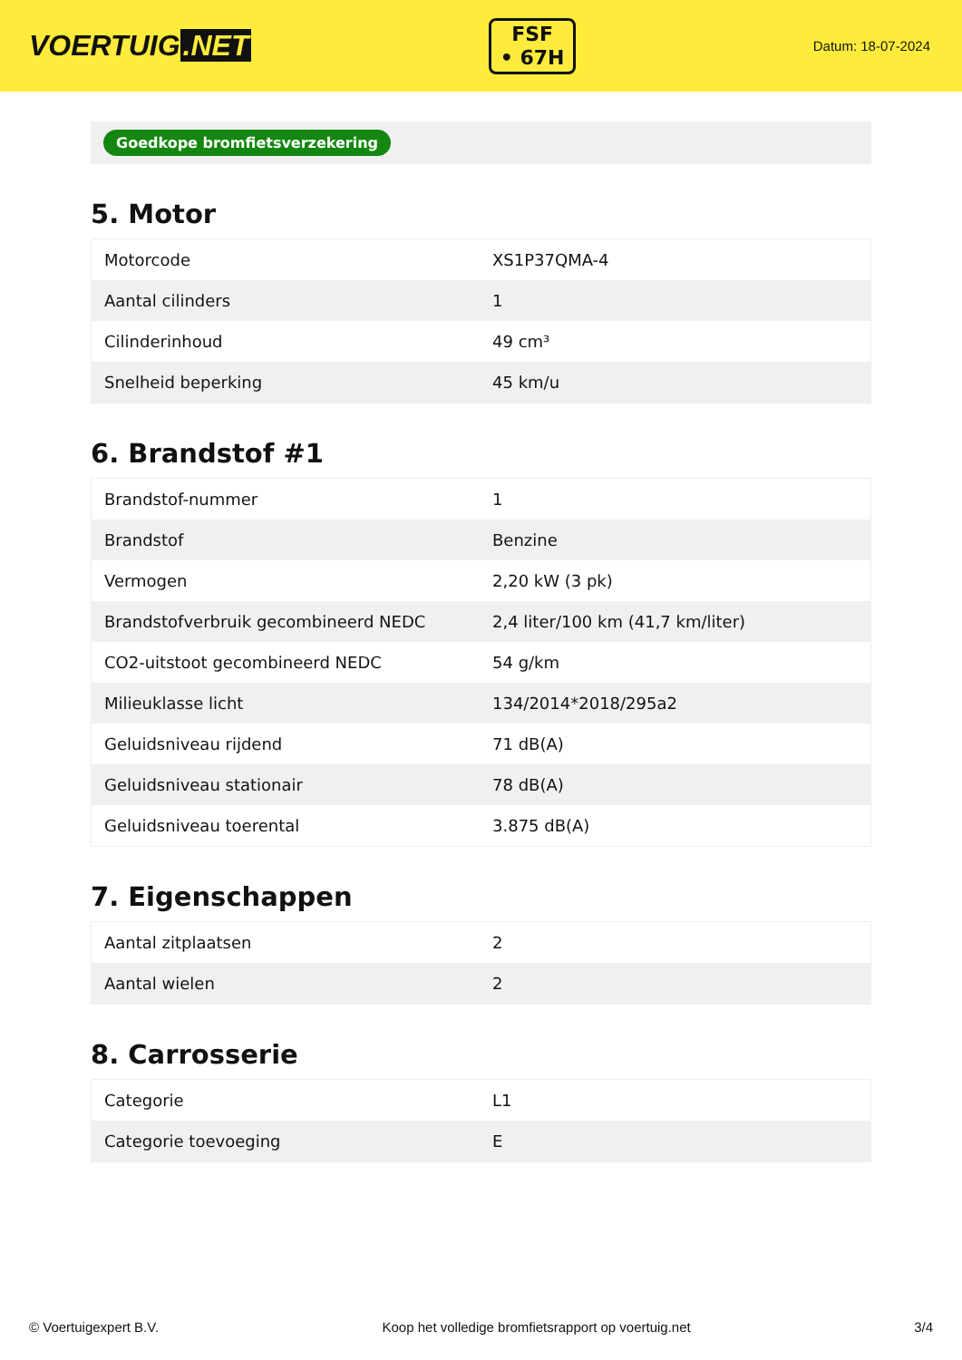VOERTUIG.NET
FSF
• 67H
Datum: 18-07-2024
Goedkope bromfietsverzekering
5. Motor
| Motorcode | XS1P37QMA-4 |
| Aantal cilinders | 1 |
| Cilinderinhoud | 49 cm³ |
| Snelheid beperking | 45 km/u |
6. Brandstof #1
| Brandstof-nummer | 1 |
| Brandstof | Benzine |
| Vermogen | 2,20 kW (3 pk) |
| Brandstofverbruik gecombineerd NEDC | 2,4 liter/100 km (41,7 km/liter) |
| CO2-uitstoot gecombineerd NEDC | 54 g/km |
| Milieuklasse licht | 134/2014*2018/295a2 |
| Geluidsniveau rijdend | 71 dB(A) |
| Geluidsniveau stationair | 78 dB(A) |
| Geluidsniveau toerental | 3.875 dB(A) |
7. Eigenschappen
| Aantal zitplaatsen | 2 |
| Aantal wielen | 2 |
8. Carrosserie
| Categorie | L1 |
| Categorie toevoeging | E |
© Voertuigexpert B.V. Koop het volledige bromfietsrapport op voertuig.net 3/4